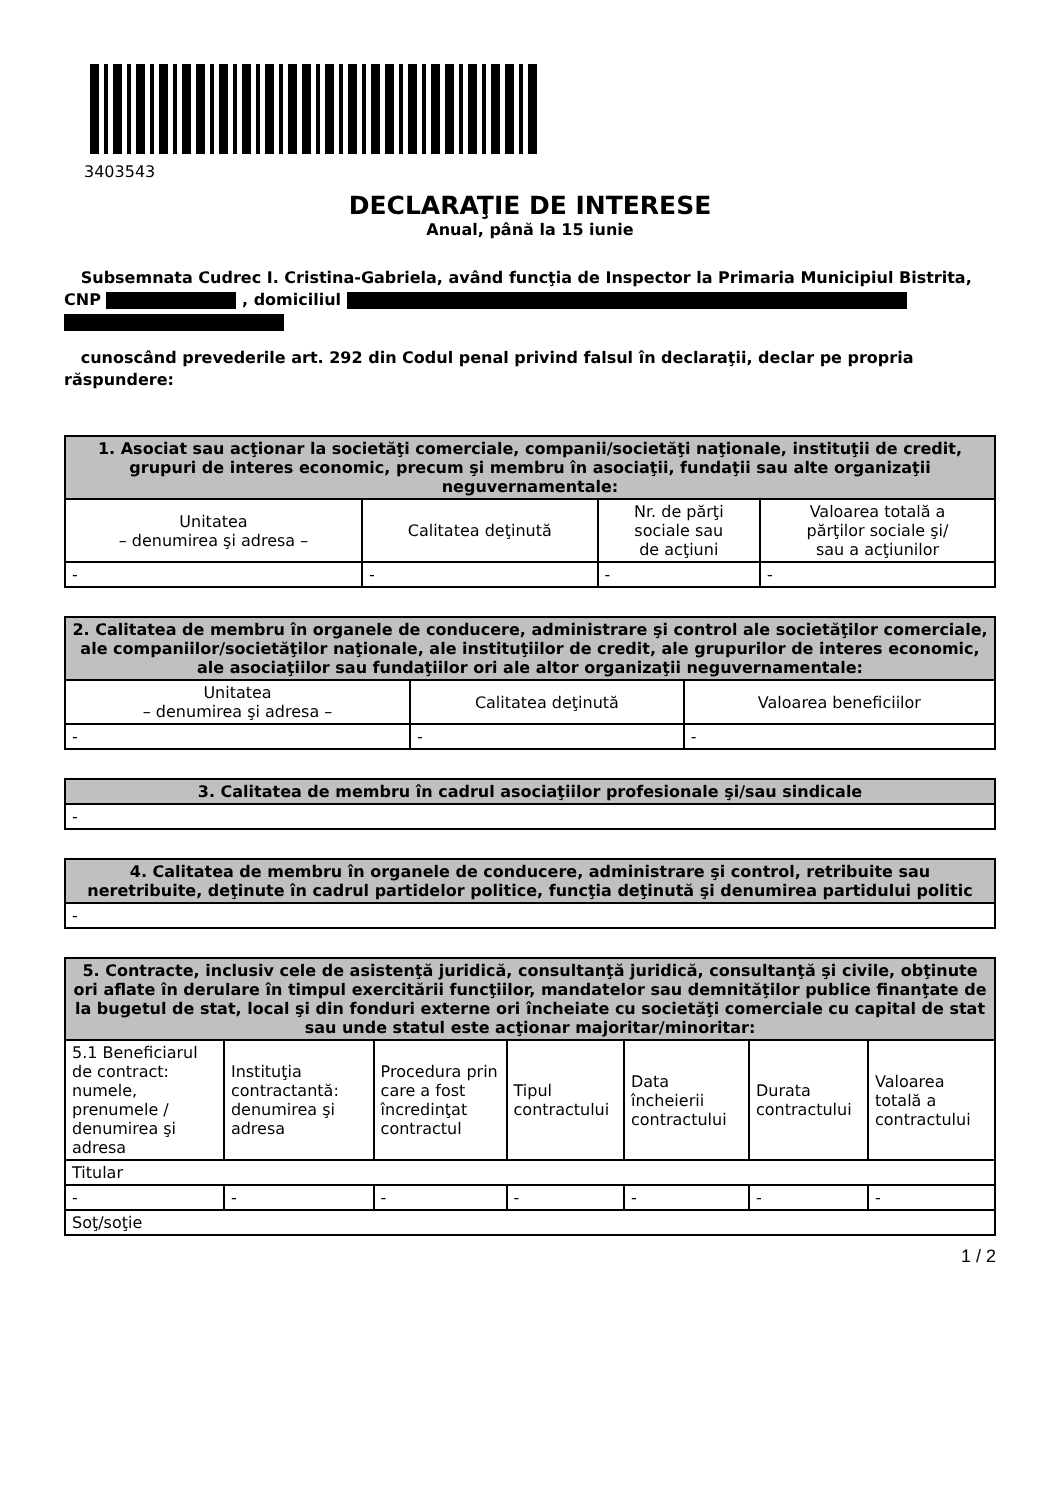3403543
DECLARAŢIE DE INTERESE
Anual, până la 15 iunie
Subsemnata Cudrec I. Cristina-Gabriela, având funcţia de Inspector la Primaria Municipiul Bistrita, CNP , domiciliul
cunoscând prevederile art. 292 din Codul penal privind falsul în declaraţii, declar pe propria răspundere:
| 1. Asociat sau acţionar la societăţi comerciale, companii/societăţi naţionale, instituţii de credit, grupuri de interes economic, precum şi membru în asociaţii, fundaţii sau alte organizaţii neguvernamentale: | | | |
| --- | --- | --- | --- |
| Unitatea – denumirea şi adresa – | Calitatea deţinută | Nr. de părţi sociale sau de acţiuni | Valoarea totală a părţilor sociale şi/ sau a acţiunilor |
| - | - | - | - |
| 2. Calitatea de membru în organele de conducere, administrare şi control ale societăţilor comerciale, ale companiilor/societăţilor naţionale, ale instituţiilor de credit, ale grupurilor de interes economic, ale asociaţiilor sau fundaţiilor ori ale altor organizaţii neguvernamentale: | | |
| --- | --- | --- |
| Unitatea – denumirea şi adresa – | Calitatea deţinută | Valoarea beneficiilor |
| - | - | - |
| 3. Calitatea de membru în cadrul asociaţiilor profesionale şi/sau sindicale |
| --- |
| - |
| 4. Calitatea de membru în organele de conducere, administrare şi control, retribuite sau neretribuite, deţinute în cadrul partidelor politice, funcţia deţinută şi denumirea partidului politic |
| --- |
| - |
| 5. Contracte, inclusiv cele de asistenţă juridică, consultanţă juridică, consultanţă şi civile, obţinute ori aflate în derulare în timpul exercitării funcţiilor, mandatelor sau demnităţilor publice finanţate de la bugetul de stat, local şi din fonduri externe ori încheiate cu societăţi comerciale cu capital de stat sau unde statul este acţionar majoritar/minoritar: | | | | | | |
| --- | --- | --- | --- | --- | --- | --- |
| 5.1 Beneficiarul de contract: numele, prenumele / denumirea şi adresa | Instituţia contractantă: denumirea şi adresa | Procedura prin care a fost încredinţat contractul | Tipul contractului | Data încheierii contractului | Durata contractului | Valoarea totală a contractului |
| Titular | | | | | | |
| - | - | - | - | - | - | - |
| Soţ/soţie | | | | | | |
1 / 2